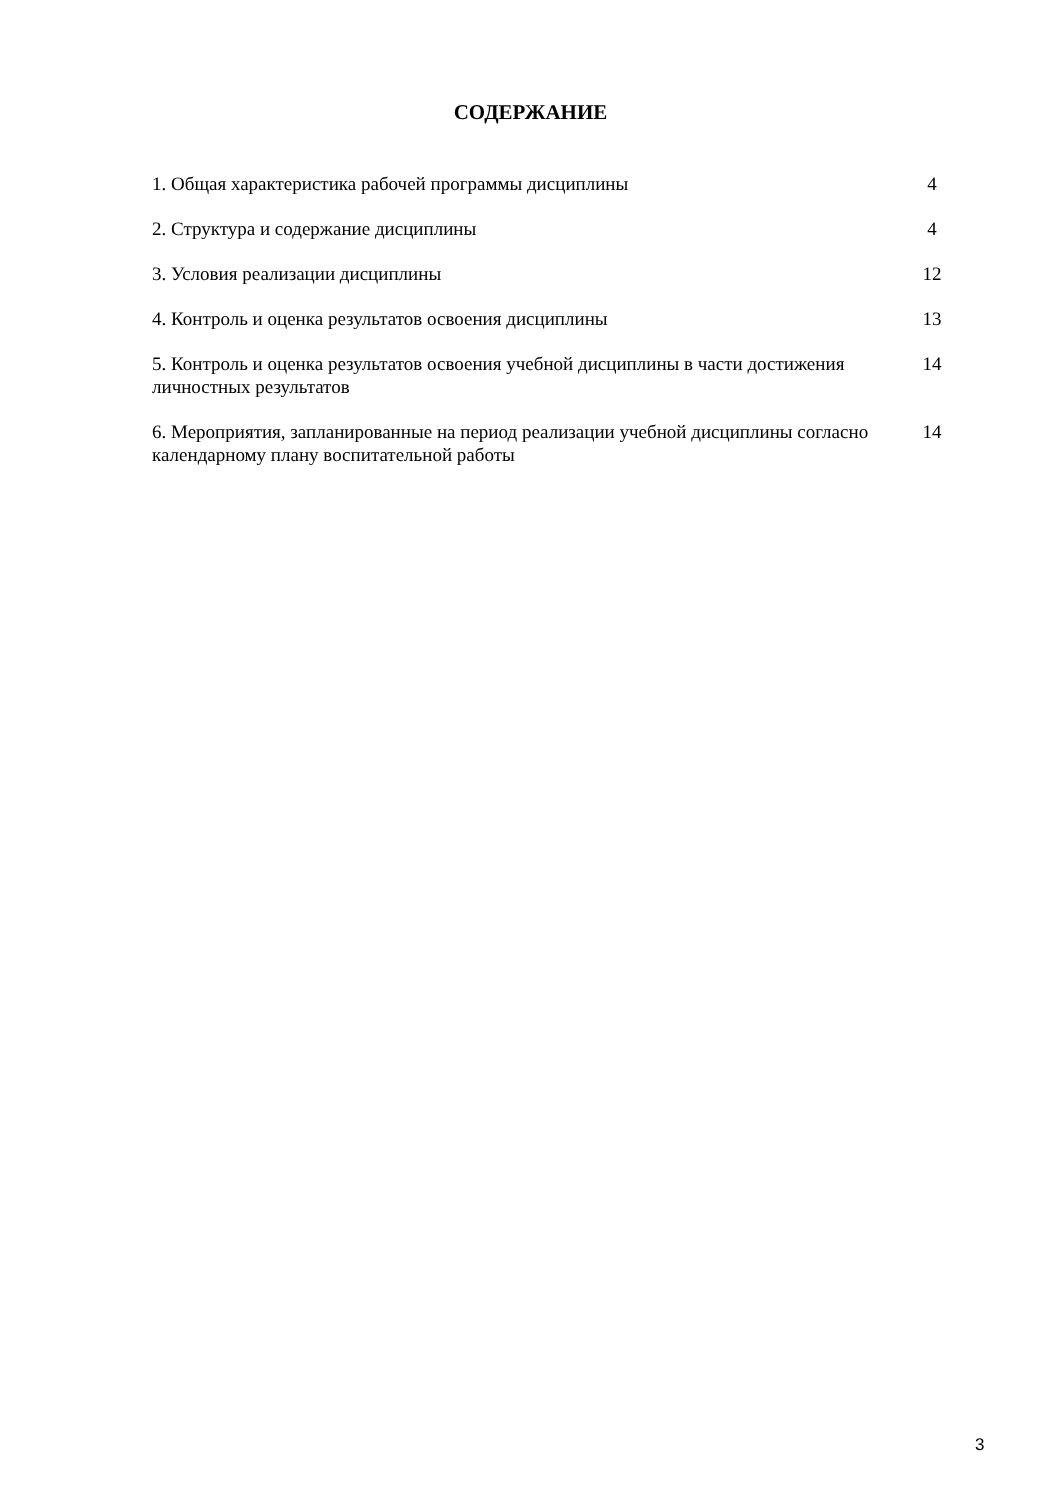СОДЕРЖАНИЕ
1. Общая характеристика рабочей программы дисциплины 4
2. Структура и содержание дисциплины 4
3. Условия реализации дисциплины 12
4. Контроль и оценка результатов освоения дисциплины 13
5. Контроль и оценка результатов освоения учебной дисциплины в части достижения личностных результатов
14
6. Мероприятия, запланированные на период реализации учебной дисциплины согласно календарному плану воспитательной работы
14
3